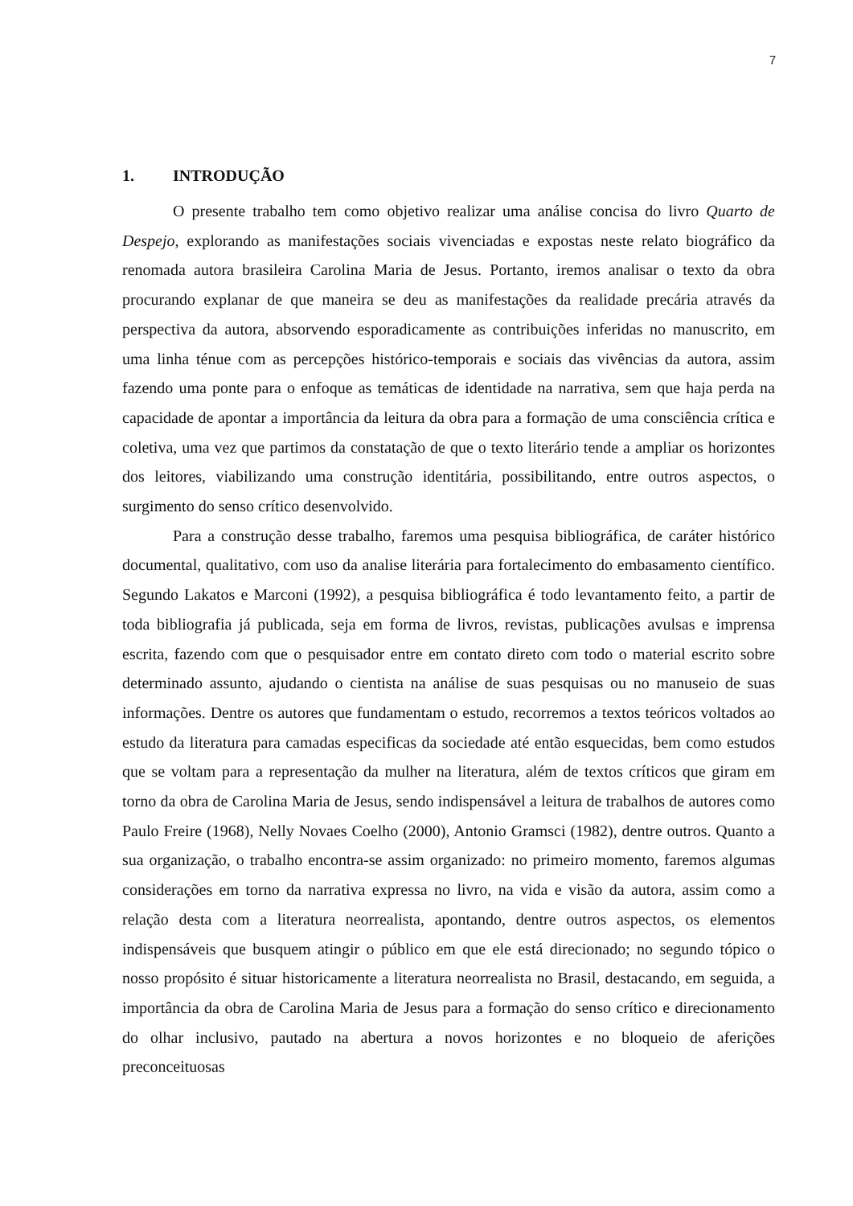7
1. INTRODUÇÃO
O presente trabalho tem como objetivo realizar uma análise concisa do livro Quarto de Despejo, explorando as manifestações sociais vivenciadas e expostas neste relato biográfico da renomada autora brasileira Carolina Maria de Jesus. Portanto, iremos analisar o texto da obra procurando explanar de que maneira se deu as manifestações da realidade precária através da perspectiva da autora, absorvendo esporadicamente as contribuições inferidas no manuscrito, em uma linha ténue com as percepções histórico-temporais e sociais das vivências da autora, assim fazendo uma ponte para o enfoque as temáticas de identidade na narrativa, sem que haja perda na capacidade de apontar a importância da leitura da obra para a formação de uma consciência crítica e coletiva, uma vez que partimos da constatação de que o texto literário tende a ampliar os horizontes dos leitores, viabilizando uma construção identitária, possibilitando, entre outros aspectos, o surgimento do senso crítico desenvolvido.
Para a construção desse trabalho, faremos uma pesquisa bibliográfica, de caráter histórico documental, qualitativo, com uso da analise literária para fortalecimento do embasamento científico. Segundo Lakatos e Marconi (1992), a pesquisa bibliográfica é todo levantamento feito, a partir de toda bibliografia já publicada, seja em forma de livros, revistas, publicações avulsas e imprensa escrita, fazendo com que o pesquisador entre em contato direto com todo o material escrito sobre determinado assunto, ajudando o cientista na análise de suas pesquisas ou no manuseio de suas informações. Dentre os autores que fundamentam o estudo, recorremos a textos teóricos voltados ao estudo da literatura para camadas especificas da sociedade até então esquecidas, bem como estudos que se voltam para a representação da mulher na literatura, além de textos críticos que giram em torno da obra de Carolina Maria de Jesus, sendo indispensável a leitura de trabalhos de autores como Paulo Freire (1968), Nelly Novaes Coelho (2000), Antonio Gramsci (1982), dentre outros. Quanto a sua organização, o trabalho encontra-se assim organizado: no primeiro momento, faremos algumas considerações em torno da narrativa expressa no livro, na vida e visão da autora, assim como a relação desta com a literatura neorrealista, apontando, dentre outros aspectos, os elementos indispensáveis que busquem atingir o público em que ele está direcionado; no segundo tópico o nosso propósito é situar historicamente a literatura neorrealista no Brasil, destacando, em seguida, a importância da obra de Carolina Maria de Jesus para a formação do senso crítico e direcionamento do olhar inclusivo, pautado na abertura a novos horizontes e no bloqueio de aferições preconceituosas